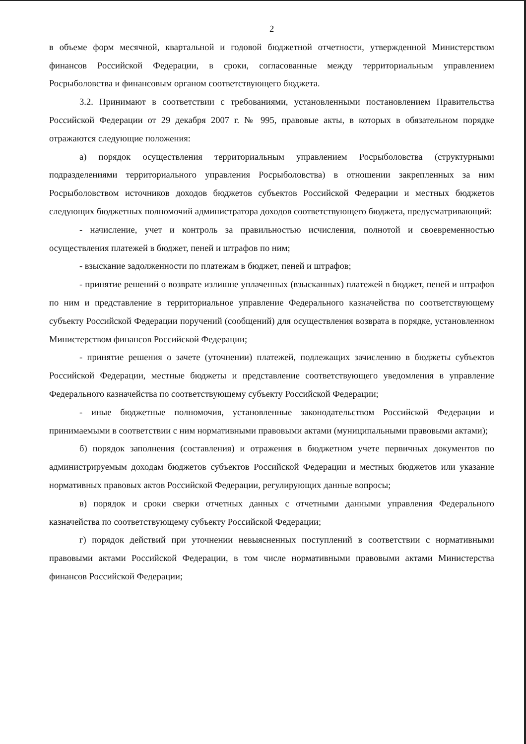2
в объеме форм месячной, квартальной и годовой бюджетной отчетности, утвержденной Министерством финансов Российской Федерации, в сроки, согласованные между территориальным управлением Росрыболовства и финансовым органом соответствующего бюджета.
3.2. Принимают в соответствии с требованиями, установленными постановлением Правительства Российской Федерации от 29 декабря 2007 г. № 995, правовые акты, в которых в обязательном порядке отражаются следующие положения:
а) порядок осуществления территориальным управлением Росрыболовства (структурными подразделениями территориального управления Росрыболовства) в отношении закрепленных за ним Росрыболовством источников доходов бюджетов субъектов Российской Федерации и местных бюджетов следующих бюджетных полномочий администратора доходов соответствующего бюджета, предусматривающий:
- начисление, учет и контроль за правильностью исчисления, полнотой и своевременностью осуществления платежей в бюджет, пеней и штрафов по ним;
- взыскание задолженности по платежам в бюджет, пеней и штрафов;
- принятие решений о возврате излишне уплаченных (взысканных) платежей в бюджет, пеней и штрафов по ним и представление в территориальное управление Федерального казначейства по соответствующему субъекту Российской Федерации поручений (сообщений) для осуществления возврата в порядке, установленном Министерством финансов Российской Федерации;
- принятие решения о зачете (уточнении) платежей, подлежащих зачислению в бюджеты субъектов Российской Федерации, местные бюджеты и представление соответствующего уведомления в управление Федерального казначейства по соответствующему субъекту Российской Федерации;
- иные бюджетные полномочия, установленные законодательством Российской Федерации и принимаемыми в соответствии с ним нормативными правовыми актами (муниципальными правовыми актами);
б) порядок заполнения (составления) и отражения в бюджетном учете первичных документов по администрируемым доходам бюджетов субъектов Российской Федерации и местных бюджетов или указание нормативных правовых актов Российской Федерации, регулирующих данные вопросы;
в) порядок и сроки сверки отчетных данных с отчетными данными управления Федерального казначейства по соответствующему субъекту Российской Федерации;
г) порядок действий при уточнении невыясненных поступлений в соответствии с нормативными правовыми актами Российской Федерации, в том числе нормативными правовыми актами Министерства финансов Российской Федерации;